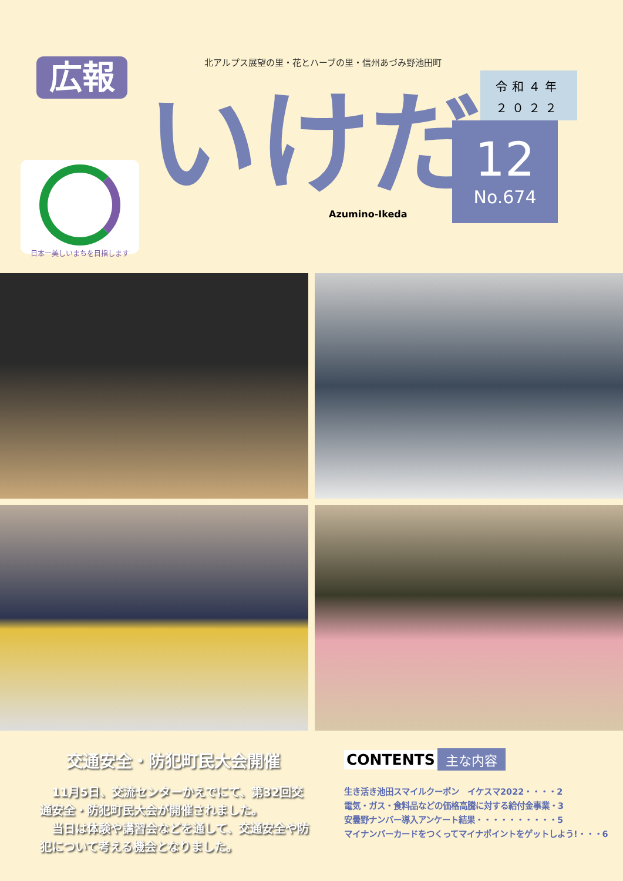広報
北アルプス展望の里・花とハーブの里・信州あづみ野池田町
日本一美しいまちを目指します
いけだ Azumino-Ikeda
令和４年
２０２２
12
No.674
交通安全・防犯町民大会開催
　11月5日、交流センターかえでにて、第32回交通安全・防犯町民大会が開催されました。
　当日は体験や講習会などを通して、交通安全や防犯について考える機会となりました。
CONTENTS 主な内容
生き活き池田スマイルクーポン　イケスマ2022・・・・2
電気・ガス・食料品などの価格高騰に対する給付金事業・3
安曇野ナンバー導入アンケート結果・・・・・・・・・・5
マイナンバーカードをつくってマイナポイントをゲットしよう!・・・6